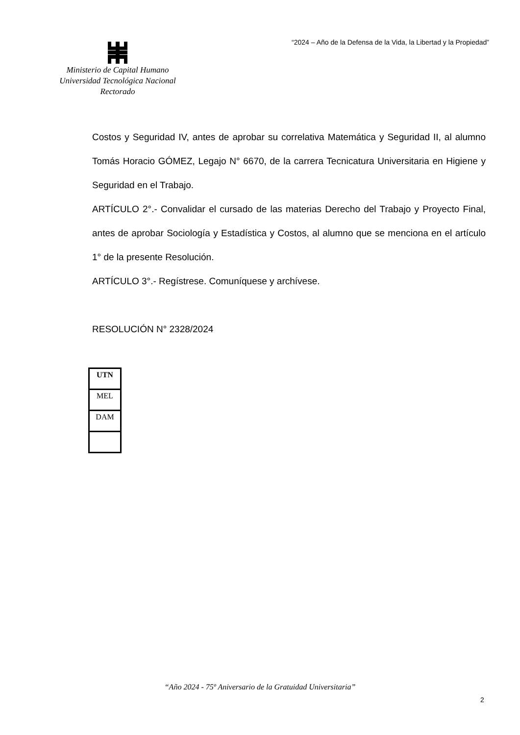“2024 – Año de la Defensa de la Vida, la Libertad y la Propiedad”
Ministerio de Capital Humano
Universidad Tecnológica Nacional
Rectorado
Costos y Seguridad IV, antes de aprobar su correlativa Matemática y Seguridad II, al alumno Tomás Horacio GÓMEZ, Legajo N° 6670, de la carrera Tecnicatura Universitaria en Higiene y Seguridad en el Trabajo.
ARTÍCULO 2°.- Convalidar el cursado de las materias Derecho del Trabajo y Proyecto Final, antes de aprobar Sociología y Estadística y Costos, al alumno que se menciona en el artículo 1° de la presente Resolución.
ARTÍCULO 3°.- Regístrese. Comuníquese y archívese.
RESOLUCIÓN N° 2328/2024
| UTN |
| MEL |
| DAM |
“Año 2024 - 75º Aniversario de la Gratuidad Universitaria”
2